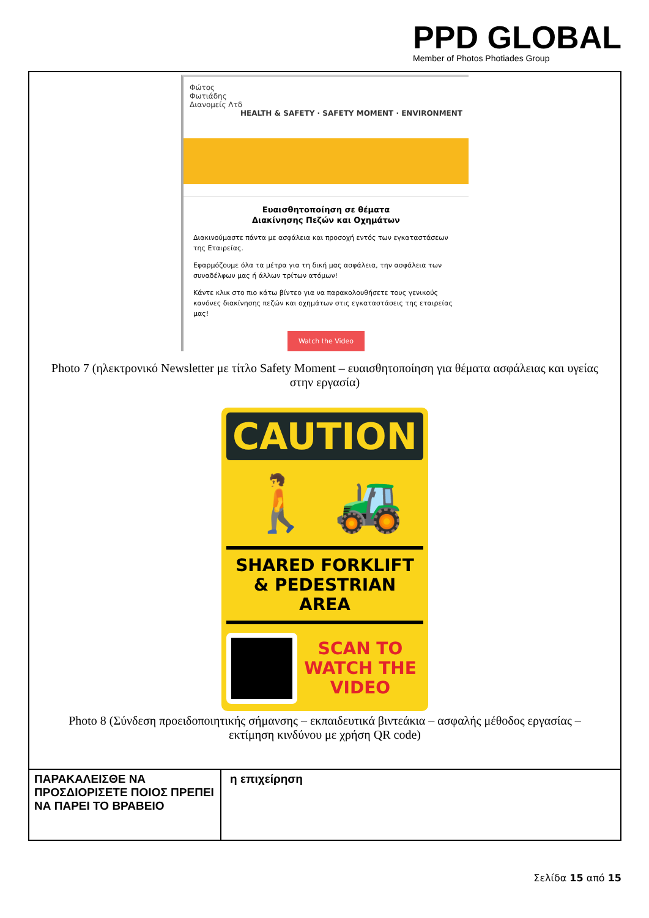PPD GLOBAL
Member of Photos Photiades Group
Φώτος
Φωτιάδης
Διανομείς Λτδ HEALTH & SAFETY · SAFETY MOMENT · ENVIRONMENT
Ευαισθητοποίηση σε θέματα
Διακίνησης Πεζών και Οχημάτων
Διακινούμαστε πάντα με ασφάλεια και προσοχή εντός των εγκαταστάσεων της Εταιρείας.
Εφαρμόζουμε όλα τα μέτρα για τη δική μας ασφάλεια, την ασφάλεια των συναδέλφων μας ή άλλων τρίτων ατόμων!
Κάντε κλικ στο πιο κάτω βίντεο για να παρακολουθήσετε τους γενικούς κανόνες διακίνησης πεζών και οχημάτων στις εγκαταστάσεις της εταιρείας μας!
Watch the Video
Photo 7 (ηλεκτρονικό Newsletter με τίτλο Safety Moment – ευαισθητοποίηση για θέματα ασφάλειας και υγείας στην εργασία)
CAUTION
🚶 🚜
SHARED FORKLIFT
& PEDESTRIAN AREA
SCAN TO
WATCH THE
VIDEO
Photo 8 (Σύνδεση προειδοποιητικής σήμανσης – εκπαιδευτικά βιντεάκια – ασφαλής μέθοδος εργασίας – εκτίμηση κινδύνου με χρήση QR code)
| ΠΑΡΑΚΑΛΕΙΣΘΕ ΝΑ ΠΡΟΣΔΙΟΡΙΣΕΤΕ ΠΟΙΟΣ ΠΡΕΠΕΙ ΝΑ ΠΑΡΕΙ ΤΟ ΒΡΑΒΕΙΟ | η επιχείρηση |
Σελίδα 15 από 15